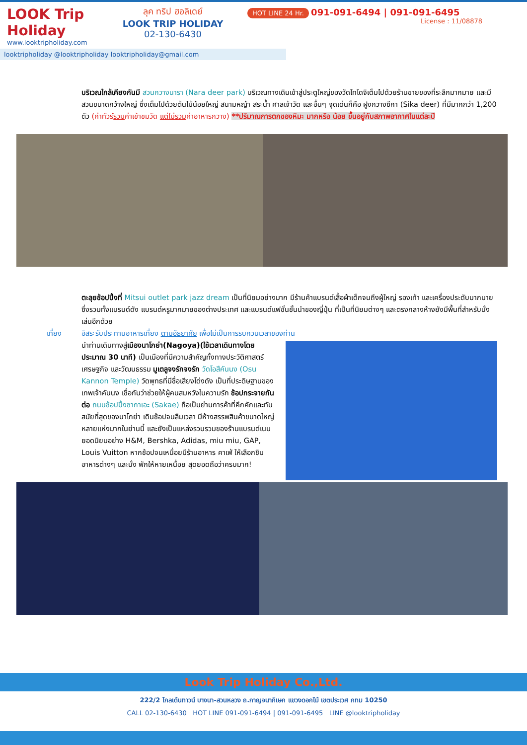LOOK Trip Holiday
www.looktripholiday.com
ลุค ทริป ฮอลิเดย์
LOOK TRIP HOLIDAY
02-130-6430
HOT LINE 24 Hr. 091-091-6494 | 091-091-6495
License : 11/08878
looktripholiday @looktripholiday looktripholiday@gmail.com
บริเวณใกล้เคียงกันมี สวนกวางนารา (Nara deer park) บริเวณทางเดินเข้าสู่ประตูใหญ่ของวัดโทไดจิเต็มไปด้วยร้านขายของที่ระลึกมากมาย และมีสวนขนาดกว้างใหญ่ ซึ่งเต็มไปด้วยต้นไม้น้อยใหญ่ สนามหญ้า สระน้ำ ศาลเจ้าวัด และอื่นๆ จุดเด่นก็คือ ฝูงกวางซีกา (Sika deer) ที่มีมากกว่า 1,200 ตัว (ค่าทัวร์รวมค่าเข้าชมวัด แต่ไม่รวมค่าอาหารกวาง) **ปริมาณการตกของหิมะ มากหรือ น้อย ขึ้นอยู่กับสภาพอากาศในแต่ละปี
ตะลุยช้อปปิ้งที่ Mitsui outlet park jazz dream เป็นที่นิยมอย่างมาก มีร้านค้าแบรนด์เสื้อผ้าเด็กจนถึงผู้ใหญ่ รองเท้า และเครื่องประดับมากมาย ซึ่งรวมทั้งแบรนด์ดัง แบรนด์หรูมากมายของต่างประเทศ และแบรนด์แฟชั่นชั้นนำของญี่ปุ่น ที่เป็นที่นิยมต่างๆ และตรงกลางห้างยังมีพื้นที่สำหรับนั่งเล่นอีกด้วย
เที่ยง อิสระรับประทานอาหารเที่ยง ตามอัธยาศัย เพื่อไม่เป็นการรบกวนเวลาของท่าน
นำท่านเดินทางสู่เมืองนาโกย่า(Nagoya)(ใช้เวลาเดินทางโดยประมาณ 30 นาที) เป็นเมืองที่มีความสำคัญทั้งทางประวัติศาสตร์ เศรษฐกิจ และวัฒนธรรม มูเตลูจงรักจงรัก วัดโอสึคันนง (Osu Kannon Temple) วัดพุทธที่มีชื่อเสียงโด่งดัง เป็นที่ประดิษฐานของเทพเจ้าคันนง เชื่อกันว่าช่วยให้ผู้คนสมหวังในความรัก ช้อปกระจายกันต่อ ถนนช้อปปิ้งซากาเอะ (Sakae) ถือเป็นย่านการค้าที่คึกคักและทันสมัยที่สุดของนาโกย่า เดินช้อปจนลืมเวลา มีห้างสรรพสินค้าขนาดใหญ่หลายแห่งมากในย่านนี้ และยังเป็นแหล่งรวบรวมของร้านแบรนด์เนมยอดนิยมอย่าง H&M, Bershka, Adidas, miu miu, GAP, Louis Vuitton หากช้อปจนเหนื่อยมีร้านอาหาร คาเฟ่ ให้เลือกชิมอาหารต่างๆ และนั่ง พักให้หายเหนื่อย สุดยอดถือว่าครบมาก!
Look Trip Holiday Co.,Ltd.
222/2 โกลเด้นทาวน์ บางนา-สวนหลวง ถ.กาญจนาภิเษก แขวงดอกไม้ เขตประเวศ กทม 10250
CALL 02-130-6430 HOT LINE 091-091-6494 | 091-091-6495 LINE @looktripholiday